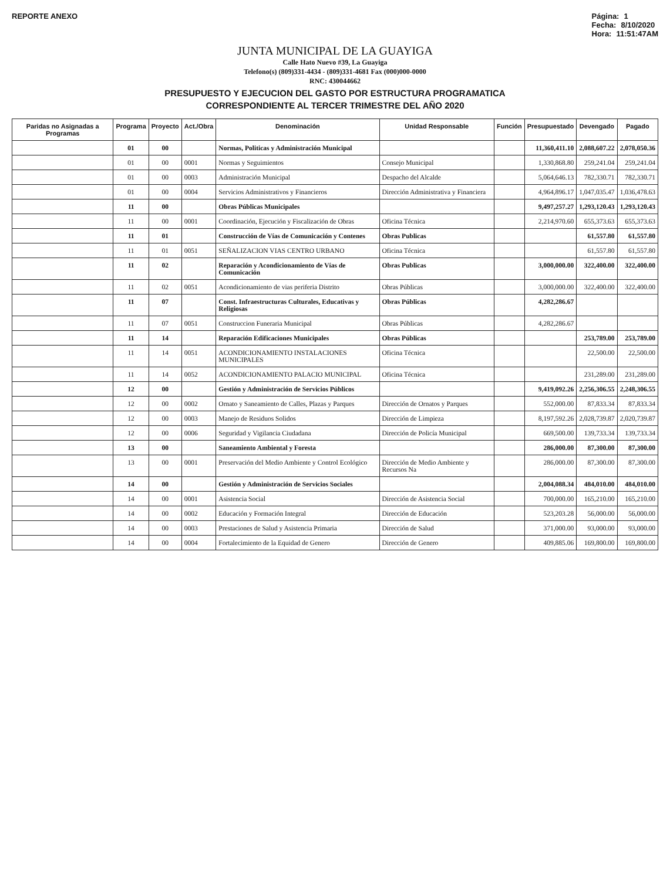REPORTE ANEXO Página: 1
Fecha: 8/10/2020
Hora: 11:51:47AM
JUNTA MUNICIPAL DE LA GUAYIGA
Calle Hato Nuevo #39, La Guayiga
Telefono(s) (809)331-4434 - (809)331-4681 Fax (000)000-0000
RNC: 430044662
PRESUPUESTO Y EJECUCION DEL GASTO POR ESTRUCTURA PROGRAMATICA
CORRESPONDIENTE AL TERCER TRIMESTRE DEL AÑO 2020
| Paridas no Asignadas a Programas | Programa | Proyecto | Act./Obra | Denominación | Unidad Responsable | Función | Presupuestado | Devengado | Pagado |
| --- | --- | --- | --- | --- | --- | --- | --- | --- | --- |
| | 01 | 00 | | Normas, Politicas y Administración Municipal | | | 11,360,411.10 | 2,088,607.22 | 2,078,050.36 |
| | 01 | 00 | 0001 | Normas y Seguimientos | Consejo Municipal | | 1,330,868.80 | 259,241.04 | 259,241.04 |
| | 01 | 00 | 0003 | Administración Municipal | Despacho del Alcalde | | 5,064,646.13 | 782,330.71 | 782,330.71 |
| | 01 | 00 | 0004 | Servicios Administrativos y Financieros | Dirección Administrativa y Financiera | | 4,964,896.17 | 1,047,035.47 | 1,036,478.63 |
| | 11 | 00 | | Obras Públicas Municipales | | | 9,497,257.27 | 1,293,120.43 | 1,293,120.43 |
| | 11 | 00 | 0001 | Coordinación, Ejecución y Fiscalización de Obras | Oficina Técnica | | 2,214,970.60 | 655,373.63 | 655,373.63 |
| | 11 | 01 | | Construcción de Vías de Comunicación y Contenes | Obras Publicas | | | 61,557.80 | 61,557.80 |
| | 11 | 01 | 0051 | SEÑALIZACION VIAS CENTRO URBANO | Oficina Técnica | | | 61,557.80 | 61,557.80 |
| | 11 | 02 | | Reparación y Acondicionamiento de Vías de Comunicación | Obras Publicas | | 3,000,000.00 | 322,400.00 | 322,400.00 |
| | 11 | 02 | 0051 | Acondicionamiento de vias periferia Distrito | Obras Públicas | | 3,000,000.00 | 322,400.00 | 322,400.00 |
| | 11 | 07 | | Const. Infraestructuras Culturales, Educativas y Religiosas | Obras Públicas | | 4,282,286.67 | | |
| | 11 | 07 | 0051 | Construccion Funeraria Municipal | Obras Públicas | | 4,282,286.67 | | |
| | 11 | 14 | | Reparación Edificaciones Municipales | Obras Públicas | | | 253,789.00 | 253,789.00 |
| | 11 | 14 | 0051 | ACONDICIONAMIENTO INSTALACIONES MUNICIPALES | Oficina Técnica | | | 22,500.00 | 22,500.00 |
| | 11 | 14 | 0052 | ACONDICIONAMIENTO PALACIO MUNICIPAL | Oficina Técnica | | | 231,289.00 | 231,289.00 |
| | 12 | 00 | | Gestión y Administración de Servicios Públicos | | | 9,419,092.26 | 2,256,306.55 | 2,248,306.55 |
| | 12 | 00 | 0002 | Ornato y Saneamiento de Calles, Plazas y Parques | Dirección de Ornatos y Parques | | 552,000.00 | 87,833.34 | 87,833.34 |
| | 12 | 00 | 0003 | Manejo de Residuos Solidos | Dirección de Limpieza | | 8,197,592.26 | 2,028,739.87 | 2,020,739.87 |
| | 12 | 00 | 0006 | Seguridad y Vigilancia Ciudadana | Dirección de Policía Municipal | | 669,500.00 | 139,733.34 | 139,733.34 |
| | 13 | 00 | | Saneamiento Ambiental y Foresta | | | 286,000.00 | 87,300.00 | 87,300.00 |
| | 13 | 00 | 0001 | Preservación del Medio Ambiente y Control Ecológico | Dirección de Medio Ambiente y Recursos Na | | 286,000.00 | 87,300.00 | 87,300.00 |
| | 14 | 00 | | Gestión y Administración de Servicios Sociales | | | 2,004,088.34 | 484,010.00 | 484,010.00 |
| | 14 | 00 | 0001 | Asistencia Social | Dirección de Asistencia Social | | 700,000.00 | 165,210.00 | 165,210.00 |
| | 14 | 00 | 0002 | Educación y Formación Integral | Dirección de Educación | | 523,203.28 | 56,000.00 | 56,000.00 |
| | 14 | 00 | 0003 | Prestaciones de Salud y Asistencia Primaria | Dirección de Salud | | 371,000.00 | 93,000.00 | 93,000.00 |
| | 14 | 00 | 0004 | Fortalecimiento de la Equidad de Genero | Dirección de Genero | | 409,885.06 | 169,800.00 | 169,800.00 |